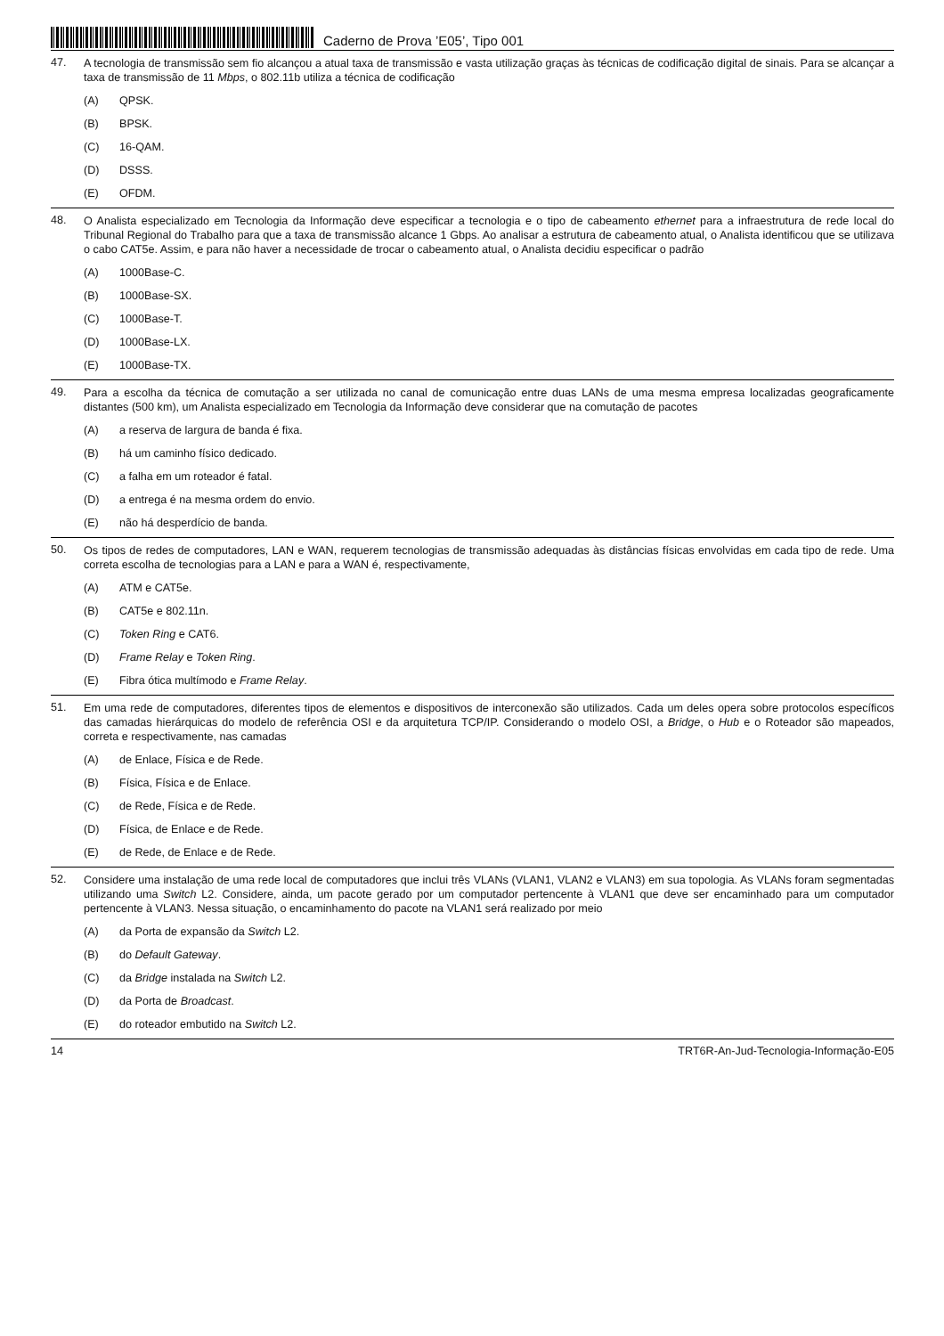Caderno de Prova ’E05’, Tipo 001
47.
A tecnologia de transmissão sem fio alcançou a atual taxa de transmissão e vasta utilização graças às técnicas de codificação digital de sinais. Para se alcançar a taxa de transmissão de 11 Mbps, o 802.11b utiliza a técnica de codificação
(A) QPSK.
(B) BPSK.
(C) 16-QAM.
(D) DSSS.
(E) OFDM.
48.
O Analista especializado em Tecnologia da Informação deve especificar a tecnologia e o tipo de cabeamento ethernet para a infraestrutura de rede local do Tribunal Regional do Trabalho para que a taxa de transmissão alcance 1 Gbps. Ao analisar a estrutura de cabeamento atual, o Analista identificou que se utilizava o cabo CAT5e. Assim, e para não haver a necessidade de trocar o cabeamento atual, o Analista decidiu especificar o padrão
(A) 1000Base-C.
(B) 1000Base-SX.
(C) 1000Base-T.
(D) 1000Base-LX.
(E) 1000Base-TX.
49.
Para a escolha da técnica de comutação a ser utilizada no canal de comunicação entre duas LANs de uma mesma empresa localizadas geograficamente distantes (500 km), um Analista especializado em Tecnologia da Informação deve considerar que na comutação de pacotes
(A) a reserva de largura de banda é fixa.
(B) há um caminho físico dedicado.
(C) a falha em um roteador é fatal.
(D) a entrega é na mesma ordem do envio.
(E) não há desperdício de banda.
50.
Os tipos de redes de computadores, LAN e WAN, requerem tecnologias de transmissão adequadas às distâncias físicas envolvidas em cada tipo de rede. Uma correta escolha de tecnologias para a LAN e para a WAN é, respectivamente,
(A) ATM e CAT5e.
(B) CAT5e e 802.11n.
(C) Token Ring e CAT6.
(D) Frame Relay e Token Ring.
(E) Fibra ótica multímodo e Frame Relay.
51.
Em uma rede de computadores, diferentes tipos de elementos e dispositivos de interconexão são utilizados. Cada um deles opera sobre protocolos específicos das camadas hierárquicas do modelo de referência OSI e da arquitetura TCP/IP. Considerando o modelo OSI, a Bridge, o Hub e o Roteador são mapeados, correta e respectivamente, nas camadas
(A) de Enlace, Física e de Rede.
(B) Física, Física e de Enlace.
(C) de Rede, Física e de Rede.
(D) Física, de Enlace e de Rede.
(E) de Rede, de Enlace e de Rede.
52.
Considere uma instalação de uma rede local de computadores que inclui três VLANs (VLAN1, VLAN2 e VLAN3) em sua topologia. As VLANs foram segmentadas utilizando uma Switch L2. Considere, ainda, um pacote gerado por um computador pertencente à VLAN1 que deve ser encaminhado para um computador pertencente à VLAN3. Nessa situação, o encaminhamento do pacote na VLAN1 será realizado por meio
(A) da Porta de expansão da Switch L2.
(B) do Default Gateway.
(C) da Bridge instalada na Switch L2.
(D) da Porta de Broadcast.
(E) do roteador embutido na Switch L2.
14 TRT6R-An-Jud-Tecnologia-Informação-E05